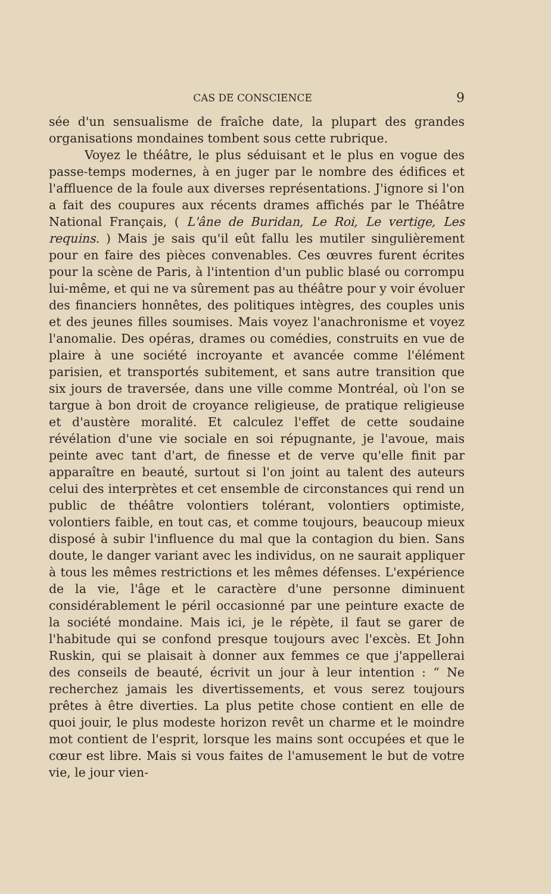CAS DE CONSCIENCE 9
sée d'un sensualisme de fraîche date, la plupart des grandes organisations mondaines tombent sous cette rubrique.
Voyez le théâtre, le plus séduisant et le plus en vogue des passe-temps modernes, à en juger par le nombre des édifices et l'affluence de la foule aux diverses représentations. J'ignore si l'on a fait des coupures aux récents drames affichés par le Théâtre National Français, ( L'âne de Buridan, Le Roi, Le vertige, Les requins. ) Mais je sais qu'il eût fallu les mutiler singulièrement pour en faire des pièces convenables. Ces œuvres furent écrites pour la scène de Paris, à l'intention d'un public blasé ou corrompu lui-même, et qui ne va sûrement pas au théâtre pour y voir évoluer des financiers honnêtes, des politiques intègres, des couples unis et des jeunes filles soumises. Mais voyez l'anachronisme et voyez l'anomalie. Des opéras, drames ou comédies, construits en vue de plaire à une société incroyante et avancée comme l'élément parisien, et transportés subitement, et sans autre transition que six jours de traversée, dans une ville comme Montréal, où l'on se targue à bon droit de croyance religieuse, de pratique religieuse et d'austère moralité. Et calculez l'effet de cette soudaine révélation d'une vie sociale en soi répugnante, je l'avoue, mais peinte avec tant d'art, de finesse et de verve qu'elle finit par apparaître en beauté, surtout si l'on joint au talent des auteurs celui des interprètes et cet ensemble de circonstances qui rend un public de théâtre volontiers tolérant, volontiers optimiste, volontiers faible, en tout cas, et comme toujours, beaucoup mieux disposé à subir l'influence du mal que la contagion du bien. Sans doute, le danger variant avec les individus, on ne saurait appliquer à tous les mêmes restrictions et les mêmes défenses. L'expérience de la vie, l'âge et le caractère d'une personne diminuent considérablement le péril occasionné par une peinture exacte de la société mondaine. Mais ici, je le répète, il faut se garer de l'habitude qui se confond presque toujours avec l'excès. Et John Ruskin, qui se plaisait à donner aux femmes ce que j'appellerai des conseils de beauté, écrivit un jour à leur intention : “ Ne recherchez jamais les divertissements, et vous serez toujours prêtes à être diverties. La plus petite chose contient en elle de quoi jouir, le plus modeste horizon revêt un charme et le moindre mot contient de l'esprit, lorsque les mains sont occupées et que le cœur est libre. Mais si vous faites de l'amusement le but de votre vie, le jour vien-